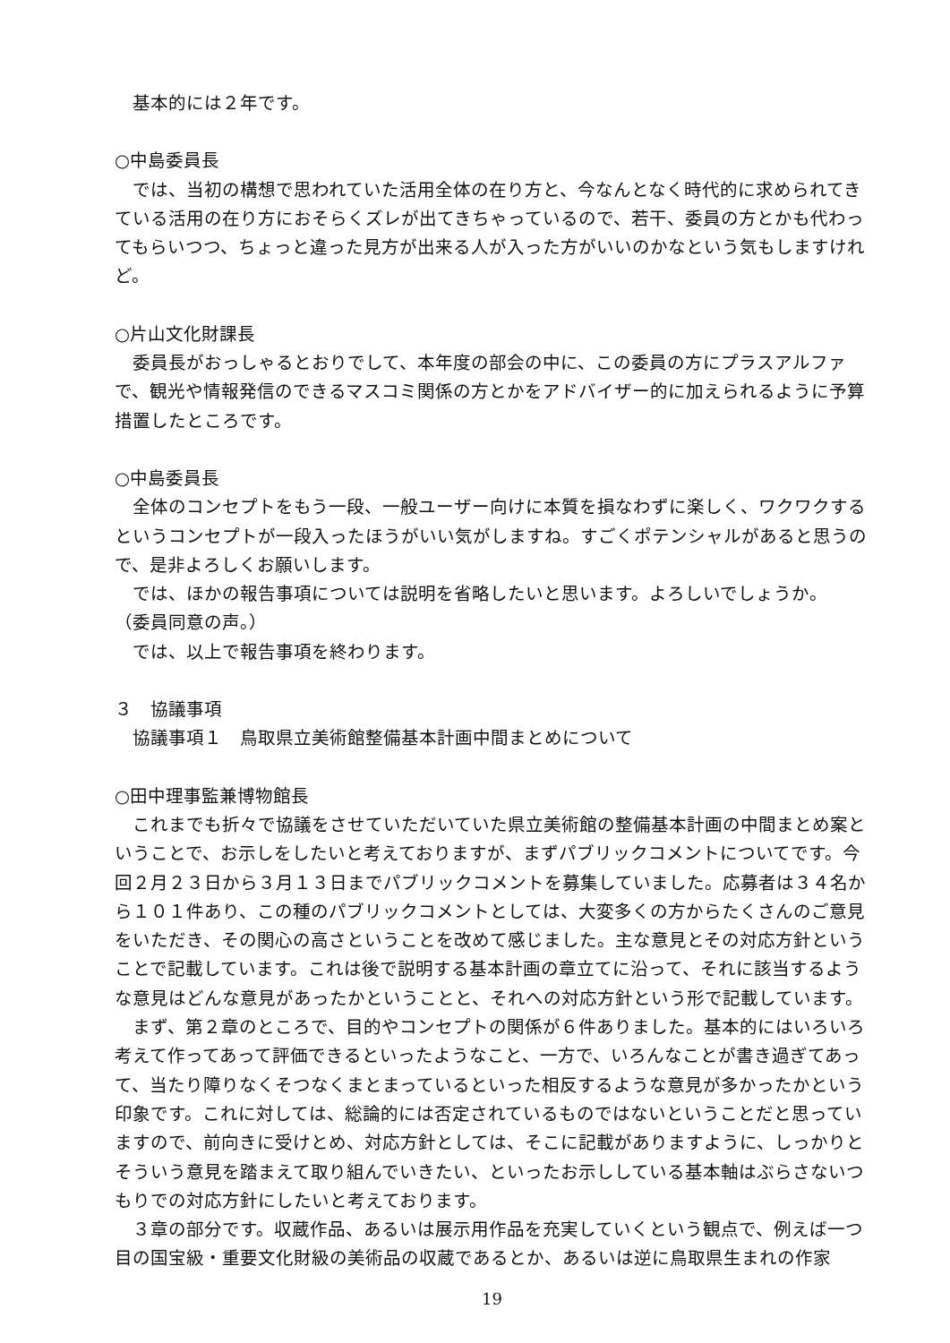基本的には２年です。
○中島委員長
では、当初の構想で思われていた活用全体の在り方と、今なんとなく時代的に求められてきている活用の在り方におそらくズレが出てきちゃっているので、若干、委員の方とかも代わってもらいつつ、ちょっと違った見方が出来る人が入った方がいいのかなという気もしますけれど。
○片山文化財課長
委員長がおっしゃるとおりでして、本年度の部会の中に、この委員の方にプラスアルファで、観光や情報発信のできるマスコミ関係の方とかをアドバイザー的に加えられるように予算措置したところです。
○中島委員長
全体のコンセプトをもう一段、一般ユーザー向けに本質を損なわずに楽しく、ワクワクするというコンセプトが一段入ったほうがいい気がしますね。すごくポテンシャルがあると思うので、是非よろしくお願いします。
では、ほかの報告事項については説明を省略したいと思います。よろしいでしょうか。
（委員同意の声。）
では、以上で報告事項を終わります。
３　協議事項
協議事項１　鳥取県立美術館整備基本計画中間まとめについて
○田中理事監兼博物館長
これまでも折々で協議をさせていただいていた県立美術館の整備基本計画の中間まとめ案ということで、お示しをしたいと考えておりますが、まずパブリックコメントについてです。今回２月２３日から３月１３日までパブリックコメントを募集していました。応募者は３４名から１０１件あり、この種のパブリックコメントとしては、大変多くの方からたくさんのご意見をいただき、その関心の高さということを改めて感じました。主な意見とその対応方針ということで記載しています。これは後で説明する基本計画の章立てに沿って、それに該当するような意見はどんな意見があったかということと、それへの対応方針という形で記載しています。
まず、第２章のところで、目的やコンセプトの関係が６件ありました。基本的にはいろいろ考えて作ってあって評価できるといったようなこと、一方で、いろんなことが書き過ぎてあって、当たり障りなくそつなくまとまっているといった相反するような意見が多かったかという印象です。これに対しては、総論的には否定されているものではないということだと思っていますので、前向きに受けとめ、対応方針としては、そこに記載がありますように、しっかりとそういう意見を踏まえて取り組んでいきたい、といったお示ししている基本軸はぶらさないつもりでの対応方針にしたいと考えております。
３章の部分です。収蔵作品、あるいは展示用作品を充実していくという観点で、例えば一つ目の国宝級・重要文化財級の美術品の収蔵であるとか、あるいは逆に鳥取県生まれの作家
19